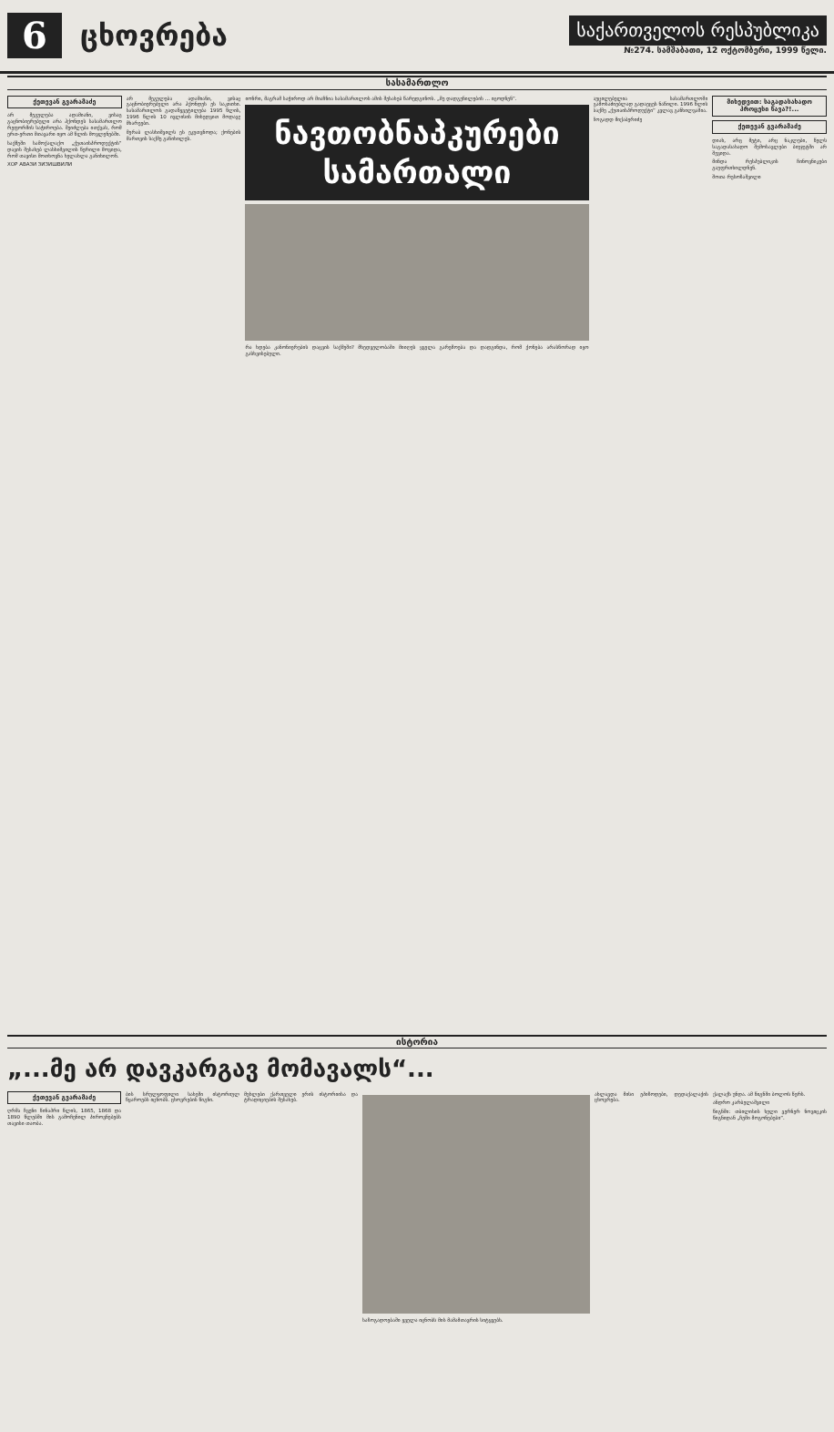6
ცხოვრება
საქართველოს რესპუბლიკა
№274. სამშაბათი, 12 ოქტომბერი, 1999 წელი.
სასამართლო
ქეთევან გვარამაძე
არ მეგულება ადამიანი, ვისაც გაცნობიერებული არა ჰქონდეს სასამართლო რეფორმის საჭიროება. შეიძლება ითქვას, რომ ერთ-ერთი მთავარი იყო ამ წლის მოვლენებში.
საქმეში სამოქალაქო „ქუთაისპროდუქტის“ დავის შესახებ ლასხიშვილის წერილი მოვიდა, რომ თავისი მოთხოვნა ხელახლა განიხილონ.
ХОР АВАЗИ ЗИЗИШВИЛИ
არ მეგულება ადამიანი, ვისაც გაცნობიერებული არა ჰქონდეს ეს საკითხი. სასამართლოს გადაწყვეტილება 1995 წლის, 1996 წლის 10 ივლისის მიხედვით მოდავე მხარეები.
მერაბ ლასხიშვილს ეს ეკუთვნოდა; ქონების მართვის საქმე განიხილეს.
იონრი, მაგრამ საჭიროდ არ მიაჩნია სასამართლოს ამის შესახებ წარედგინოს. „მე დადგენილების ... იცოდნენ“.
ნავთობნაპკურები
სამართალი
რა ხდება კანონიერების დაცვის საქმეში? მხედველობაში მიიღეს ყველა გარემოება და დადგინდა, რომ ქონება არასწორად იყო გასხვისებული.
აუცილებელია სასამართლოში გამოსაძიებლად გადაეცეს ნაწილი. 1996 წლის საქმე „ქუთაისპროდუქტი“ კვლავ განხილვაშია.
ზოგადდ მიქაბერიძე
მიხედვით: საგადასახადო პროცესი წავა?!...
ქეთევან გვარამაძე
დიახ, არც მეტი, არც ნაკლები, წელს საგადასახადო შემოსავლები ბიუჯეტში არ შევიდა.
მინდა რესპუბლიკის ჩინოვნიკები გაუფრთხილდნენ.
შოთა რუსოზაშვილი
ისტორია
„...მე არ დავკარგავ მომავალს“...
ქეთევან გვარამაძე
ღრმა ჩვენი წინაპრი წლის, 1865, 1868 და 1890 წლებში მის გამოჩენილ პიროვნებებს თავისი თაობა.
ბის სრულყოფილი სახეში ისტორიულ წყაროებს იცნობს. ცხოვრების წიგნი.
მუხლები ქართველი ერის ისტორიისა და ტრადიციების შესახებ.
საზოგადოებაში ყველა იცნობს მის მამამთავრის სიტყვებს.
ახლავდა მისი ეპიზოდები, დედაქალაქის ცხოვრება.
ქალაქს უნდა. ამ წიგნში ბოლოს წერს.
ანდრო კარბელაშვილი
წიგნში: თბილისის ხელი ვერნერ ნოვიცკის წიგნიდან „ჩემი მოგონებები“.